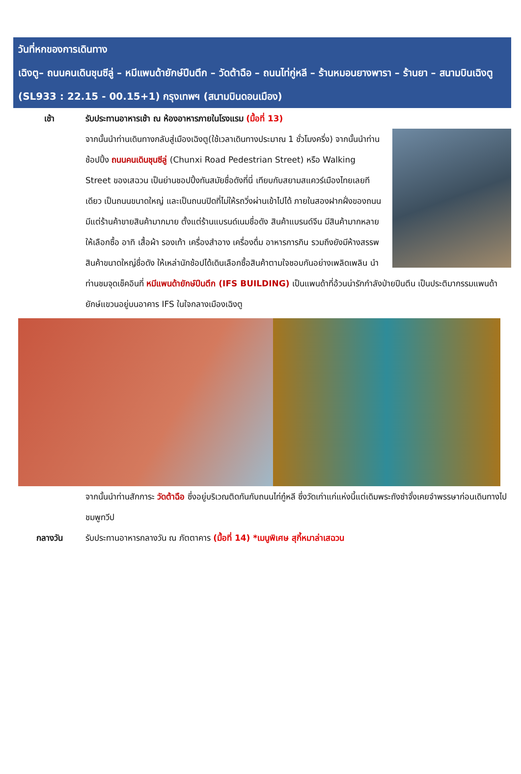วันที่หกของการเดินทาง
เฉิงตู– ถนนคนเดินชุนซีลู่ – หมีแพนด้ายักษ์ปีนตึก – วัดต้าฉือ – ถนนไท่กู่หลี – ร้านหมอนยางพารา – ร้านยา – สนามบินเฉิงตู (SL933 : 22.15 - 00.15+1) กรุงเทพฯ (สนามบินดอนเมือง)
เช้า รับประทานอาหารเช้า ณ ห้องอาหารภายในโรงแรม (มื้อที่ 13)
จากนั้นนำท่านเดินทางกลับสู่เมืองเฉิงตู(ใช้เวลาเดินทางประมาณ 1 ชั่วโมงครึ่ง) จากนั้นนำท่านช้อปปิ้ง ถนนคนเดินชุนซีลู่ (Chunxi Road Pedestrian Street) หรือ Walking Street ของเสฉวน เป็นย่านชอปปิ้งทันสมัยชื่อดังที่นี่ เทียบกับสยามสแควร์เมืองไทยเลยทีเดียว เป็นถนนขนาดใหญ่ และเป็นถนนปิดที่ไม่ให้รถวิ่งผ่านเข้าไปได้ ภายในสองฝากฝั่งของถนนมีแต่ร้านค้าขายสินค้ามากมาย ตั้งแต่ร้านแบรนด์เนมชื่อดัง สินค้าแบรนด์จีน มีสินค้ามากหลายให้เลือกซื้อ อาทิ เสื้อผ้า รองเท้า เครื่องสำอาง เครื่องดื่ม อาหารการกิน รวมถึงยังมีห้างสรรพสินค้าขนาดใหญ่ชื่อดัง ให้เหล่านักช้อปได้เดินเลือกซื้อสินค้าตามใจชอบกันอย่างเพลิดเพลิน นำท่านชมจุดเช็คอินที่ หมีแพนด้ายักษ์ปีนตึก (IFS BUILDING) เป็นแพนด้าที่อ้วนน่ารักกำลังป่ายปีนตึน เป็นประติมากรรมแพนด้ายักษ์แขวนอยู่บนอาคาร IFS ในใจกลางเมืองเฉิงตู
จากนั้นนำท่านสักการะ วัดต้าฉือ ซึ่งอยู่บริเวณติดกันกับถนนไท่กู๋หลี ซึ่งวัดเก่าแก่แห่งนี้แต่เดิมพระถังซำจั๋งเคยจำพรรษาก่อนเดินทางไปชมพูทวีป
กลางวัน รับประทานอาหารกลางวัน ณ ภัตตาคาร (มื้อที่ 14) *เมนูพิเศษ สุกี้หมาล่าเสฉวน